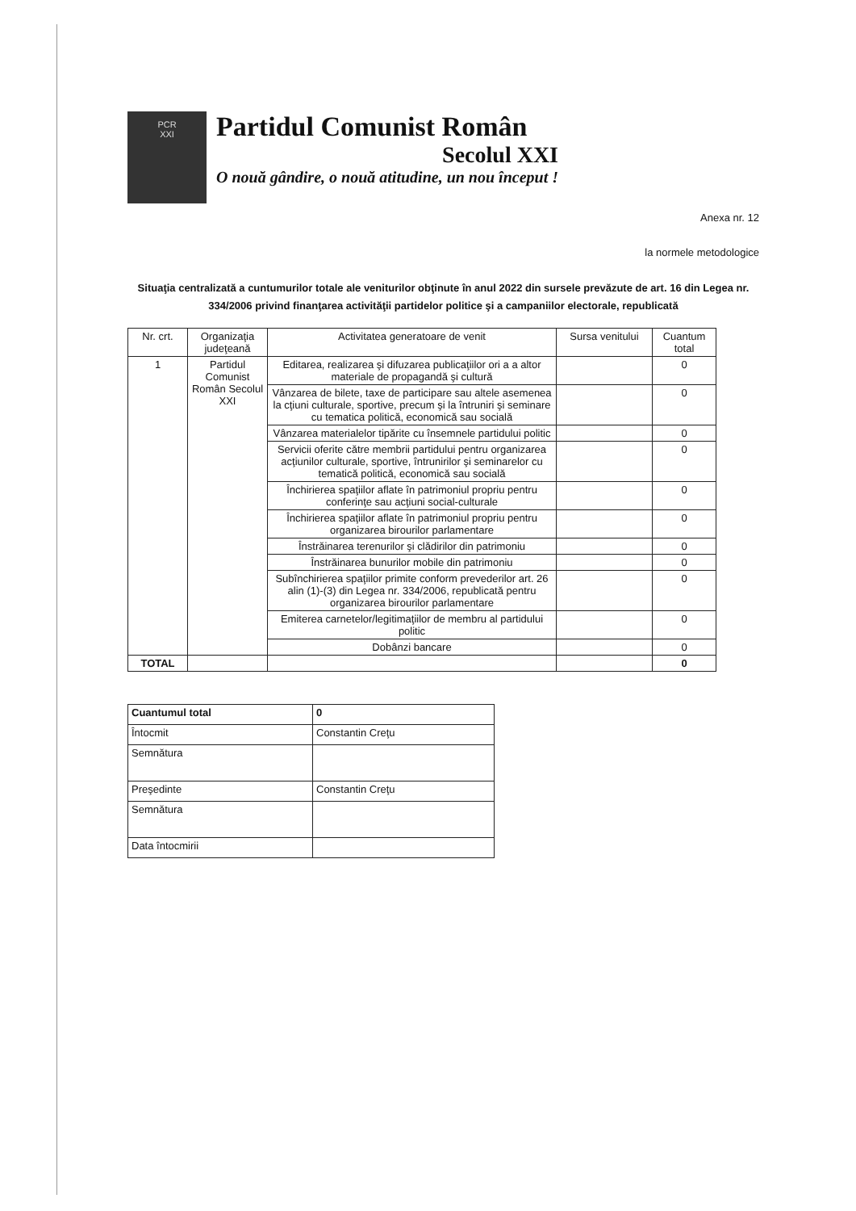PCR
XXI
Partidul Comunist Român
Secolul XXI
O nouă gândire, o nouă atitudine, un nou început !
Anexa nr. 12
la normele metodologice
Situaţia centralizată a cuntumurilor totale ale veniturilor obţinute în anul 2022 din sursele prevăzute de art. 16 din Legea nr. 334/2006 privind finanţarea activităţii partidelor politice şi a campaniilor electorale, republicată
| Nr. crt. | Organizaţia judeţeană | Activitatea generatoare de venit | Sursa venitului | Cuantum total |
| --- | --- | --- | --- | --- |
| 1 | Partidul Comunist Român Secolul XXI | Editarea, realizarea şi difuzarea publicaţiilor ori a a altor materiale de propagandă şi cultură | | 0 |
| | | Vânzarea de bilete, taxe de participare sau altele asemenea la cţiuni culturale, sportive, precum şi la întruniri şi seminare cu tematica politică, economică sau socială | | 0 |
| | | Vânzarea materialelor tipărite cu însemnele partidului politic | | 0 |
| | | Servicii oferite către membrii partidului pentru organizarea acţiunilor culturale, sportive, întrunirilor şi seminarelor cu tematică politică, economică sau socială | | 0 |
| | | Închirierea spaţiilor aflate în patrimoniul propriu pentru conferinţe sau acţiuni social-culturale | | 0 |
| | | Închirierea spaţiilor aflate în patrimoniul propriu pentru organizarea birourilor parlamentare | | 0 |
| | | Înstrăinarea terenurilor şi clădirilor din patrimoniu | | 0 |
| | | Înstrăinarea bunurilor mobile din patrimoniu | | 0 |
| | | Subînchirierea spaţiilor primite conform prevederilor art. 26 alin (1)-(3) din Legea nr. 334/2006, republicată pentru organizarea birourilor parlamentare | | 0 |
| | | Emiterea carnetelor/legitimaţiilor de membru al partidului politic | | 0 |
| | | Dobânzi bancare | | 0 |
| TOTAL | | | | 0 |
| Cuantumul total | 0 |
| Întocmit | Constantin Creţu |
| Semnătura | |
| Preşedinte | Constantin Creţu |
| Semnătura | |
| Data întocmirii | |